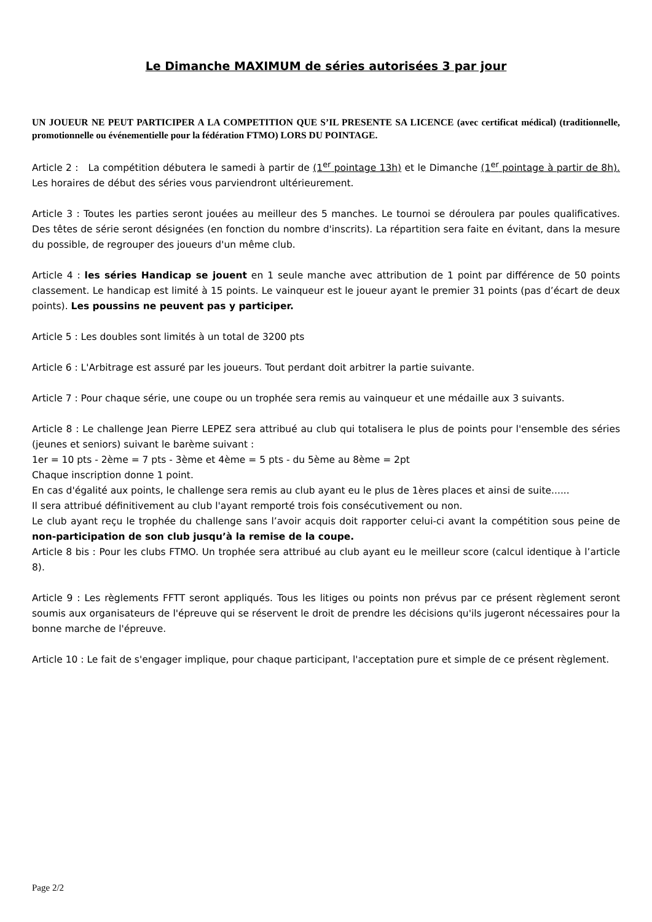Le Dimanche MAXIMUM de séries autorisées 3 par jour
UN JOUEUR NE PEUT PARTICIPER A LA COMPETITION QUE S’IL PRESENTE SA LICENCE (avec certificat médical) (traditionnelle, promotionnelle ou événementielle pour la fédération FTMO) LORS DU POINTAGE.
Article 2 : La compétition débutera le samedi à partir de (1<sup>er</sup> pointage 13h) et le Dimanche (1<sup>er</sup> pointage à partir de 8h). Les horaires de début des séries vous parviendront ultérieurement.
Article 3 : Toutes les parties seront jouées au meilleur des 5 manches. Le tournoi se déroulera par poules qualificatives. Des têtes de série seront désignées (en fonction du nombre d'inscrits). La répartition sera faite en évitant, dans la mesure du possible, de regrouper des joueurs d'un même club.
Article 4 : les séries Handicap se jouent en 1 seule manche avec attribution de 1 point par différence de 50 points classement. Le handicap est limité à 15 points. Le vainqueur est le joueur ayant le premier 31 points (pas d’écart de deux points). Les poussins ne peuvent pas y participer.
Article 5 : Les doubles sont limités à un total de 3200 pts
Article 6 : L'Arbitrage est assuré par les joueurs. Tout perdant doit arbitrer la partie suivante.
Article 7 : Pour chaque série, une coupe ou un trophée sera remis au vainqueur et une médaille aux 3 suivants.
Article 8 : Le challenge Jean Pierre LEPEZ sera attribué au club qui totalisera le plus de points pour l'ensemble des séries (jeunes et seniors) suivant le barème suivant :
1er = 10 pts - 2ème = 7 pts - 3ème et 4ème = 5 pts - du 5ème au 8ème = 2pt
Chaque inscription donne 1 point.
En cas d'égalité aux points, le challenge sera remis au club ayant eu le plus de 1ères places et ainsi de suite......
Il sera attribué définitivement au club l'ayant remporté trois fois consécutivement ou non.
Le club ayant reçu le trophée du challenge sans l’avoir acquis doit rapporter celui-ci avant la compétition sous peine de non-participation de son club jusqu’à la remise de la coupe.
Article 8 bis : Pour les clubs FTMO. Un trophée sera attribué au club ayant eu le meilleur score (calcul identique à l’article 8).
Article 9 : Les règlements FFTT seront appliqués. Tous les litiges ou points non prévus par ce présent règlement seront soumis aux organisateurs de l'épreuve qui se réservent le droit de prendre les décisions qu'ils jugeront nécessaires pour la bonne marche de l'épreuve.
Article 10 : Le fait de s'engager implique, pour chaque participant, l'acceptation pure et simple de ce présent règlement.
Page 2/2